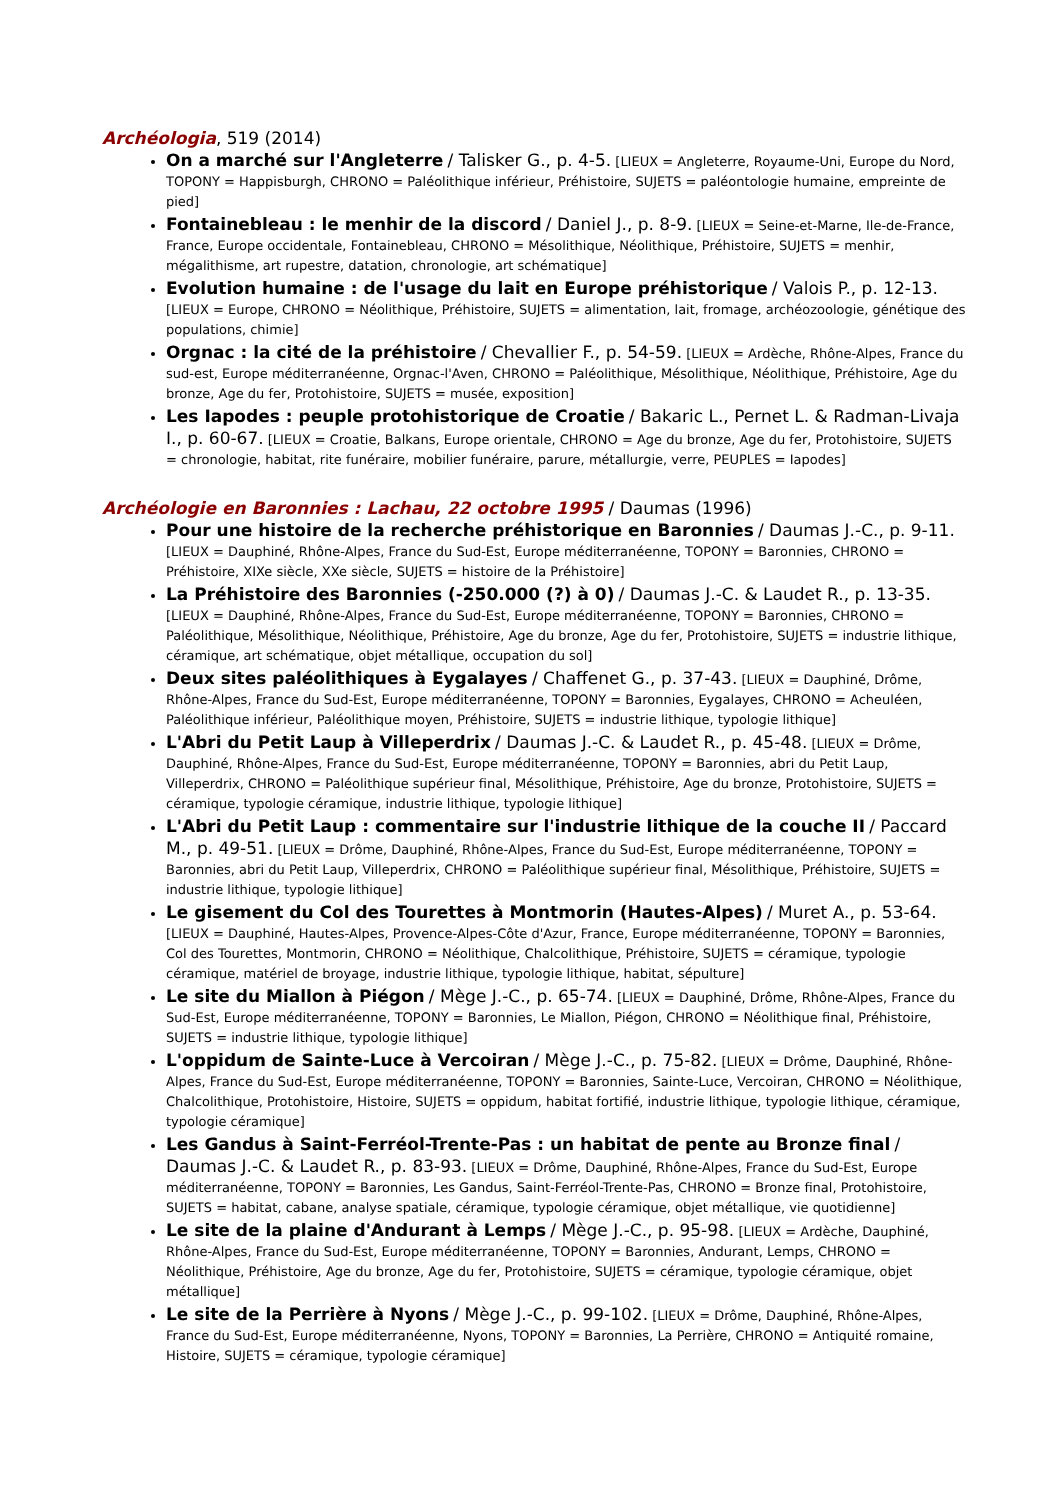Archéologia, 519 (2014)
On a marché sur l'Angleterre / Talisker G., p. 4-5. [LIEUX = Angleterre, Royaume-Uni, Europe du Nord, TOPONY = Happisburgh, CHRONO = Paléolithique inférieur, Préhistoire, SUJETS = paléontologie humaine, empreinte de pied]
Fontainebleau : le menhir de la discord / Daniel J., p. 8-9. [LIEUX = Seine-et-Marne, Ile-de-France, France, Europe occidentale, Fontainebleau, CHRONO = Mésolithique, Néolithique, Préhistoire, SUJETS = menhir, mégalithisme, art rupestre, datation, chronologie, art schématique]
Evolution humaine : de l'usage du lait en Europe préhistorique / Valois P., p. 12-13. [LIEUX = Europe, CHRONO = Néolithique, Préhistoire, SUJETS = alimentation, lait, fromage, archéozoologie, génétique des populations, chimie]
Orgnac : la cité de la préhistoire / Chevallier F., p. 54-59. [LIEUX = Ardèche, Rhône-Alpes, France du sud-est, Europe méditerranéenne, Orgnac-l'Aven, CHRONO = Paléolithique, Mésolithique, Néolithique, Préhistoire, Age du bronze, Age du fer, Protohistoire, SUJETS = musée, exposition]
Les Iapodes : peuple protohistorique de Croatie / Bakaric L., Pernet L. & Radman-Livaja I., p. 60-67. [LIEUX = Croatie, Balkans, Europe orientale, CHRONO = Age du bronze, Age du fer, Protohistoire, SUJETS = chronologie, habitat, rite funéraire, mobilier funéraire, parure, métallurgie, verre, PEUPLES = Iapodes]
Archéologie en Baronnies : Lachau, 22 octobre 1995 / Daumas (1996)
Pour une histoire de la recherche préhistorique en Baronnies / Daumas J.-C., p. 9-11. [LIEUX = Dauphiné, Rhône-Alpes, France du Sud-Est, Europe méditerranéenne, TOPONY = Baronnies, CHRONO = Préhistoire, XIXe siècle, XXe siècle, SUJETS = histoire de la Préhistoire]
La Préhistoire des Baronnies (-250.000 (?) à 0) / Daumas J.-C. & Laudet R., p. 13-35. [LIEUX = Dauphiné, Rhône-Alpes, France du Sud-Est, Europe méditerranéenne, TOPONY = Baronnies, CHRONO = Paléolithique, Mésolithique, Néolithique, Préhistoire, Age du bronze, Age du fer, Protohistoire, SUJETS = industrie lithique, céramique, art schématique, objet métallique, occupation du sol]
Deux sites paléolithiques à Eygalayes / Chaffenet G., p. 37-43. [LIEUX = Dauphiné, Drôme, Rhône-Alpes, France du Sud-Est, Europe méditerranéenne, TOPONY = Baronnies, Eygalayes, CHRONO = Acheuléen, Paléolithique inférieur, Paléolithique moyen, Préhistoire, SUJETS = industrie lithique, typologie lithique]
L'Abri du Petit Laup à Villeperdrix / Daumas J.-C. & Laudet R., p. 45-48. [LIEUX = Drôme, Dauphiné, Rhône-Alpes, France du Sud-Est, Europe méditerranéenne, TOPONY = Baronnies, abri du Petit Laup, Villeperdrix, CHRONO = Paléolithique supérieur final, Mésolithique, Préhistoire, Age du bronze, Protohistoire, SUJETS = céramique, typologie céramique, industrie lithique, typologie lithique]
L'Abri du Petit Laup : commentaire sur l'industrie lithique de la couche II / Paccard M., p. 49-51. [LIEUX = Drôme, Dauphiné, Rhône-Alpes, France du Sud-Est, Europe méditerranéenne, TOPONY = Baronnies, abri du Petit Laup, Villeperdrix, CHRONO = Paléolithique supérieur final, Mésolithique, Préhistoire, SUJETS = industrie lithique, typologie lithique]
Le gisement du Col des Tourettes à Montmorin (Hautes-Alpes) / Muret A., p. 53-64. [LIEUX = Dauphiné, Hautes-Alpes, Provence-Alpes-Côte d'Azur, France, Europe méditerranéenne, TOPONY = Baronnies, Col des Tourettes, Montmorin, CHRONO = Néolithique, Chalcolithique, Préhistoire, SUJETS = céramique, typologie céramique, matériel de broyage, industrie lithique, typologie lithique, habitat, sépulture]
Le site du Miallon à Piégon / Mège J.-C., p. 65-74. [LIEUX = Dauphiné, Drôme, Rhône-Alpes, France du Sud-Est, Europe méditerranéenne, TOPONY = Baronnies, Le Miallon, Piégon, CHRONO = Néolithique final, Préhistoire, SUJETS = industrie lithique, typologie lithique]
L'oppidum de Sainte-Luce à Vercoiran / Mège J.-C., p. 75-82. [LIEUX = Drôme, Dauphiné, Rhône-Alpes, France du Sud-Est, Europe méditerranéenne, TOPONY = Baronnies, Sainte-Luce, Vercoiran, CHRONO = Néolithique, Chalcolithique, Protohistoire, Histoire, SUJETS = oppidum, habitat fortifié, industrie lithique, typologie lithique, céramique, typologie céramique]
Les Gandus à Saint-Ferréol-Trente-Pas : un habitat de pente au Bronze final / Daumas J.-C. & Laudet R., p. 83-93. [LIEUX = Drôme, Dauphiné, Rhône-Alpes, France du Sud-Est, Europe méditerranéenne, TOPONY = Baronnies, Les Gandus, Saint-Ferréol-Trente-Pas, CHRONO = Bronze final, Protohistoire, SUJETS = habitat, cabane, analyse spatiale, céramique, typologie céramique, objet métallique, vie quotidienne]
Le site de la plaine d'Andurant à Lemps / Mège J.-C., p. 95-98. [LIEUX = Ardèche, Dauphiné, Rhône-Alpes, France du Sud-Est, Europe méditerranéenne, TOPONY = Baronnies, Andurant, Lemps, CHRONO = Néolithique, Préhistoire, Age du bronze, Age du fer, Protohistoire, SUJETS = céramique, typologie céramique, objet métallique]
Le site de la Perrière à Nyons / Mège J.-C., p. 99-102. [LIEUX = Drôme, Dauphiné, Rhône-Alpes, France du Sud-Est, Europe méditerranéenne, Nyons, TOPONY = Baronnies, La Perrière, CHRONO = Antiquité romaine, Histoire, SUJETS = céramique, typologie céramique]